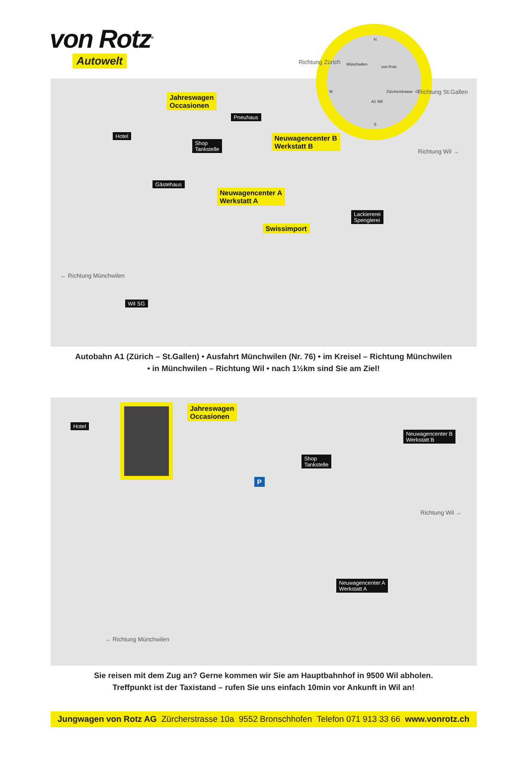von Rotz<sup>®</sup>
Autowelt
N
Münchwilen
von Rotz
Zürcherstrasse
A1 Wil
W O
S
Richtung Zürich
Richtung St.Gallen
Jahreswagen
Occasionen
Pneuhaus
Hotel
Shop
Tankstelle
Neuwagencenter B
Werkstatt B
Gästehaus
Neuwagencenter A
Werkstatt A
Lackiererei
Spenglerei
Swissimport
Richtung Wil →
← Richtung Münchwilen
Wil SG
Autobahn A1 (Zürich – St.Gallen) • Ausfahrt Münchwilen (Nr. 76) • im Kreisel – Richtung Münchwilen
• in Münchwilen – Richtung Wil • nach 1½km sind Sie am Ziel!
Hotel
Jahreswagen
Occasionen
Neuwagencenter B
Werkstatt B
Shop
Tankstelle
P
Richtung Wil →
Neuwagencenter A
Werkstatt A
← Richtung Münchwilen
Sie reisen mit dem Zug an? Gerne kommen wir Sie am Hauptbahnhof in 9500 Wil abholen.
Treffpunkt ist der Taxistand – rufen Sie uns einfach 10min vor Ankunft in Wil an!
Jungwagen von Rotz AG Zürcherstrasse 10a 9552 Bronschhofen Telefon 071 913 33 66 www.vonrotz.ch